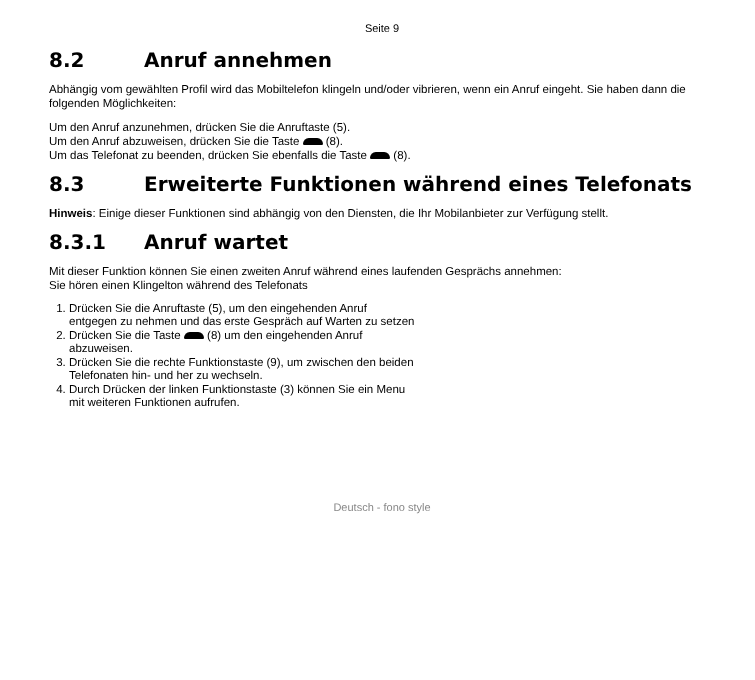Seite 9
8.2 Anruf annehmen
Abhängig vom gewählten Profil wird das Mobiltelefon klingeln und/oder vibrieren, wenn ein Anruf eingeht. Sie haben dann die folgenden Möglichkeiten:
Um den Anruf anzunehmen, drücken Sie die Anruftaste (5).
Um den Anruf abzuweisen, drücken Sie die Taste (8).
Um das Telefonat zu beenden, drücken Sie ebenfalls die Taste (8).
8.3 Erweiterte Funktionen während eines Telefonats
Hinweis: Einige dieser Funktionen sind abhängig von den Diensten, die Ihr Mobilanbieter zur Verfügung stellt.
8.3.1 Anruf wartet
Mit dieser Funktion können Sie einen zweiten Anruf während eines laufenden Gesprächs annehmen:
Sie hören einen Klingelton während des Telefonats
1. Drücken Sie die Anruftaste (5), um den eingehenden Anruf
entgegen zu nehmen und das erste Gespräch auf Warten zu setzen
2. Drücken Sie die Taste (8) um den eingehenden Anruf
abzuweisen.
3. Drücken Sie die rechte Funktionstaste (9), um zwischen den beiden
Telefonaten hin- und her zu wechseln.
4. Durch Drücken der linken Funktionstaste (3) können Sie ein Menu
mit weiteren Funktionen aufrufen.
Deutsch - fono style